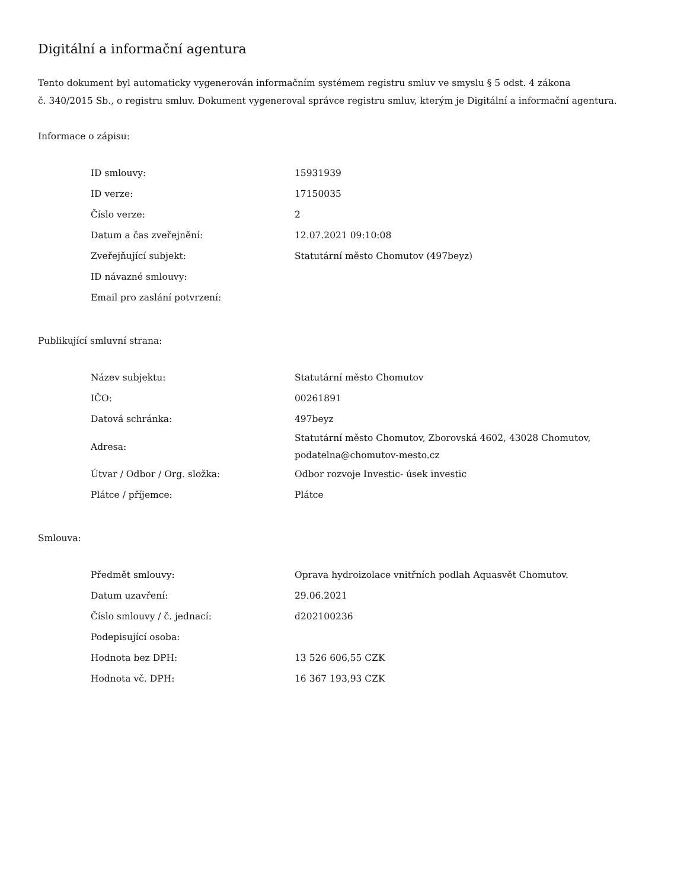Digitální a informační agentura
Tento dokument byl automaticky vygenerován informačním systémem registru smluv ve smyslu § 5 odst. 4 zákona
č. 340/2015 Sb., o registru smluv. Dokument vygeneroval správce registru smluv, kterým je Digitální a informační agentura.
Informace o zápisu:
| ID smlouvy: | 15931939 |
| ID verze: | 17150035 |
| Číslo verze: | 2 |
| Datum a čas zveřejnění: | 12.07.2021 09:10:08 |
| Zveřejňující subjekt: | Statutární město Chomutov (497beyz) |
| ID návazné smlouvy: | |
| Email pro zaslání potvrzení: | |
Publikující smluvní strana:
| Název subjektu: | Statutární město Chomutov |
| IČO: | 00261891 |
| Datová schránka: | 497beyz |
| Adresa: | Statutární město Chomutov, Zborovská 4602, 43028 Chomutov, podatelna@chomutov-mesto.cz |
| Útvar / Odbor / Org. složka: | Odbor rozvoje Investic- úsek investic |
| Plátce / příjemce: | Plátce |
Smlouva:
| Předmět smlouvy: | Oprava hydroizolace vnitřních podlah Aquasvět Chomutov. |
| Datum uzavření: | 29.06.2021 |
| Číslo smlouvy / č. jednací: | d202100236 |
| Podepisující osoba: | |
| Hodnota bez DPH: | 13 526 606,55 CZK |
| Hodnota vč. DPH: | 16 367 193,93 CZK |